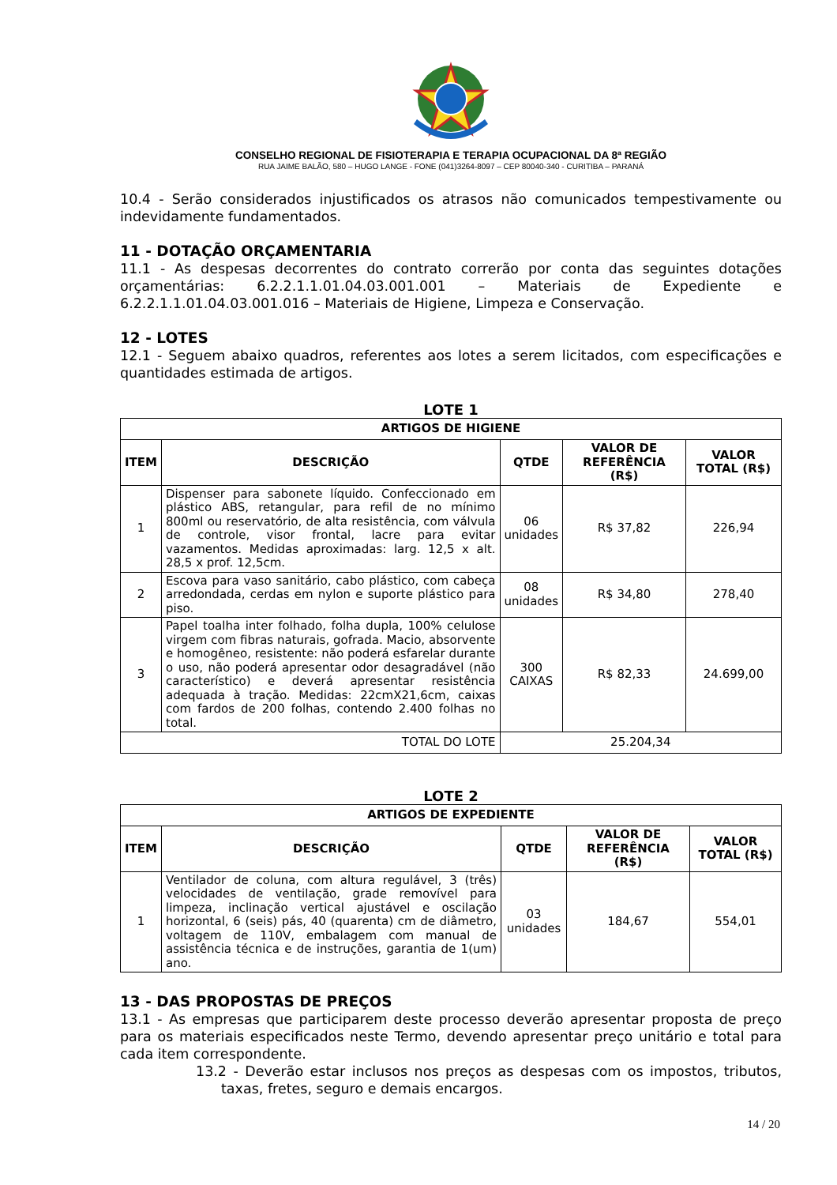CONSELHO REGIONAL DE FISIOTERAPIA E TERAPIA OCUPACIONAL DA 8ª REGIÃO
RUA JAIME BALÃO, 580 – HUGO LANGE - FONE (041)3264-8097 – CEP 80040-340 - CURITIBA – PARANÁ
10.4 - Serão considerados injustificados os atrasos não comunicados tempestivamente ou indevidamente fundamentados.
11 - DOTAÇÃO ORÇAMENTARIA
11.1 - As despesas decorrentes do contrato correrão por conta das seguintes dotações orçamentárias: 6.2.2.1.1.01.04.03.001.001 – Materiais de Expediente e 6.2.2.1.1.01.04.03.001.016 – Materiais de Higiene, Limpeza e Conservação.
12 - LOTES
12.1 - Seguem abaixo quadros, referentes aos lotes a serem licitados, com especificações e quantidades estimada de artigos.
LOTE 1
| ARTIGOS DE HIGIENE | | | | |
| --- | --- | --- | --- | --- |
| ITEM | DESCRIÇÃO | QTDE | VALOR DE REFERÊNCIA (R$) | VALOR TOTAL (R$) |
| 1 | Dispenser para sabonete líquido. Confeccionado em plástico ABS, retangular, para refil de no mínimo 800ml ou reservatório, de alta resistência, com válvula de controle, visor frontal, lacre para evitar vazamentos. Medidas aproximadas: larg. 12,5 x alt. 28,5 x prof. 12,5cm. | 06 unidades | R$ 37,82 | 226,94 |
| 2 | Escova para vaso sanitário, cabo plástico, com cabeça arredondada, cerdas em nylon e suporte plástico para piso. | 08 unidades | R$ 34,80 | 278,40 |
| 3 | Papel toalha inter folhado, folha dupla, 100% celulose virgem com fibras naturais, gofrada. Macio, absorvente e homogêneo, resistente: não poderá esfarelar durante o uso, não poderá apresentar odor desagradável (não característico) e deverá apresentar resistência adequada à tração. Medidas: 22cmX21,6cm, caixas com fardos de 200 folhas, contendo 2.400 folhas no total. | 300 CAIXAS | R$ 82,33 | 24.699,00 |
| TOTAL DO LOTE | | 25.204,34 | | |
LOTE 2
| ARTIGOS DE EXPEDIENTE | | | | |
| --- | --- | --- | --- | --- |
| ITEM | DESCRIÇÃO | QTDE | VALOR DE REFERÊNCIA (R$) | VALOR TOTAL (R$) |
| 1 | Ventilador de coluna, com altura regulável, 3 (três) velocidades de ventilação, grade removível para limpeza, inclinação vertical ajustável e oscilação horizontal, 6 (seis) pás, 40 (quarenta) cm de diâmetro, voltagem de 110V, embalagem com manual de assistência técnica e de instruções, garantia de 1(um) ano. | 03 unidades | 184,67 | 554,01 |
13 - DAS PROPOSTAS DE PREÇOS
13.1 - As empresas que participarem deste processo deverão apresentar proposta de preço para os materiais especificados neste Termo, devendo apresentar preço unitário e total para cada item correspondente.
13.2 - Deverão estar inclusos nos preços as despesas com os impostos, tributos, taxas, fretes, seguro e demais encargos.
14 / 20